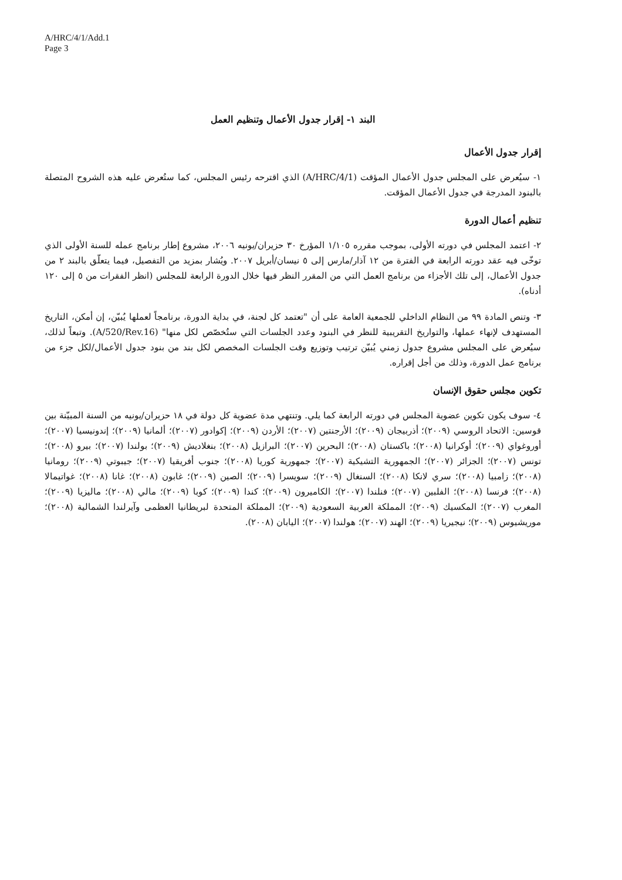A/HRC/4/1/Add.1
Page 3
البند ١- إقرار جدول الأعمال وتنظيم العمل
إقرار جدول الأعمال
١- سيُعرض على المجلس جدول الأعمال المؤقت (A/HRC/4/1) الذي اقترحه رئيس المجلس، كما ستُعرض عليه هذه الشروح المتصلة بالبنود المدرجة في جدول الأعمال المؤقت.
تنظيم أعمال الدورة
٢- اعتمد المجلس في دورته الأولى، بموجب مقرره ١/١٠٥ المؤرخ ٣٠ حزيران/يونيه ٢٠٠٦، مشروع إطار برنامج عمله للسنة الأولى الذي توخّى فيه عقد دورته الرابعة في الفترة من ١٢ آذار/مارس إلى ٥ نيسان/أبريل ٢٠٠٧. ويُشار بمزيد من التفصيل، فيما يتعلّق بالبند ٢ من جدول الأعمال، إلى تلك الأجزاء من برنامج العمل التي من المقرر النظر فيها خلال الدورة الرابعة للمجلس (انظر الفقرات من ٥ إلى ١٢٠ أدناه).
٣- وتنص المادة ٩٩ من النظام الداخلي للجمعية العامة على أن "تعتمد كل لجنة، في بداية الدورة، برنامجاً لعملها يُبيّن، إن أمكن، التاريخ المستهدف لإنهاء عملها، والتواريخ التقريبية للنظر في البنود وعدد الجلسات التي ستُخصّص لكل منها" (A/520/Rev.16). وتبعاً لذلك، سيُعرض على المجلس مشروع جدول زمني يُبيّن ترتيب وتوزيع وقت الجلسات المخصص لكل بند من بنود جدول الأعمال/لكل جزء من برنامج عمل الدورة، وذلك من أجل إقراره.
تكوين مجلس حقوق الإنسان
٤- سوف يكون تكوين عضوية المجلس في دورته الرابعة كما يلي. وتنتهي مدة عضوية كل دولة في ١٨ حزيران/يونيه من السنة المبيّنة بين قوسين: الاتحاد الروسي (٢٠٠٩)؛ أذربيجان (٢٠٠٩)؛ الأرجنتين (٢٠٠٧)؛ الأردن (٢٠٠٩)؛ إكوادور (٢٠٠٧)؛ ألمانيا (٢٠٠٩)؛ إندونيسيا (٢٠٠٧)؛ أوروغواي (٢٠٠٩)؛ أوكرانيا (٢٠٠٨)؛ باكستان (٢٠٠٨)؛ البحرين (٢٠٠٧)؛ البرازيل (٢٠٠٨)؛ بنغلاديش (٢٠٠٩)؛ بولندا (٢٠٠٧)؛ بيرو (٢٠٠٨)؛ تونس (٢٠٠٧)؛ الجزائر (٢٠٠٧)؛ الجمهورية التشيكية (٢٠٠٧)؛ جمهورية كوريا (٢٠٠٨)؛ جنوب أفريقيا (٢٠٠٧)؛ جيبوتي (٢٠٠٩)؛ رومانيا (٢٠٠٨)؛ زامبيا (٢٠٠٨)؛ سري لانكا (٢٠٠٨)؛ السنغال (٢٠٠٩)؛ سويسرا (٢٠٠٩)؛ الصين (٢٠٠٩)؛ غابون (٢٠٠٨)؛ غانا (٢٠٠٨)؛ غواتيمالا (٢٠٠٨)؛ فرنسا (٢٠٠٨)؛ الفلبين (٢٠٠٧)؛ فنلندا (٢٠٠٧)؛ الكاميرون (٢٠٠٩)؛ كندا (٢٠٠٩)؛ كوبا (٢٠٠٩)؛ مالي (٢٠٠٨)؛ ماليزيا (٢٠٠٩)؛ المغرب (٢٠٠٧)؛ المكسيك (٢٠٠٩)؛ المملكة العربية السعودية (٢٠٠٩)؛ المملكة المتحدة لبريطانيا العظمى وآيرلندا الشمالية (٢٠٠٨)؛ موريشيوس (٢٠٠٩)؛ نيجيريا (٢٠٠٩)؛ الهند (٢٠٠٧)؛ هولندا (٢٠٠٧)؛ اليابان (٢٠٠٨).